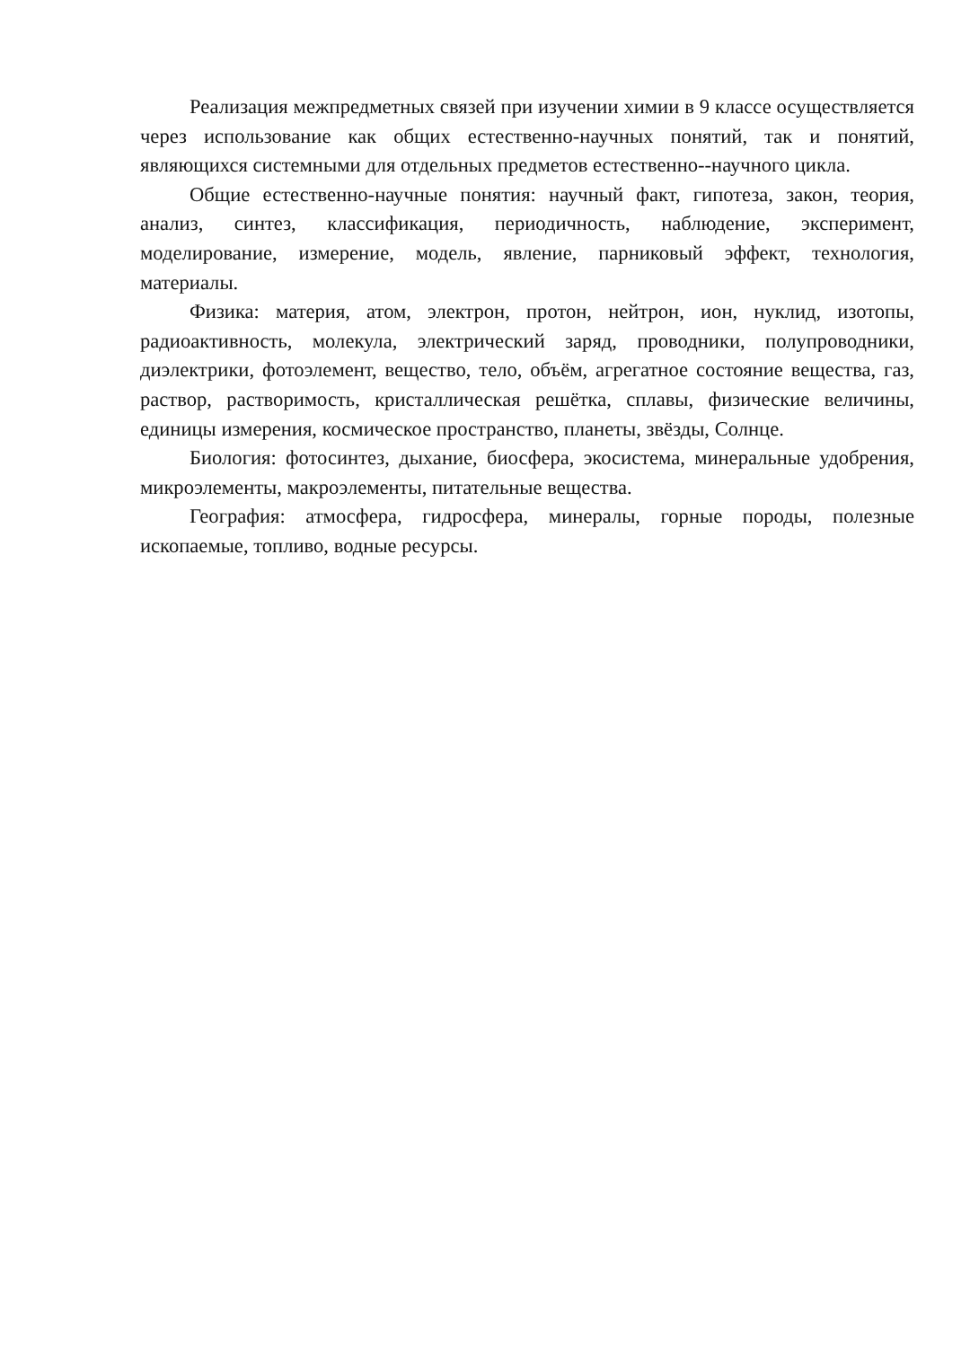Реализация межпредметных связей при изучении химии в 9 классе осуществляется через использование как общих естественно-научных понятий, так и понятий, являющихся системными для отдельных предметов естественно--научного цикла.
Общие естественно-научные понятия: научный факт, гипотеза, закон, теория, анализ, синтез, классификация, периодичность, наблюдение, эксперимент, моделирование, измерение, модель, явление, парниковый эффект, технология, материалы.
Физика: материя, атом, электрон, протон, нейтрон, ион, нуклид, изотопы, радиоактивность, молекула, электрический заряд, проводники, полупроводники, диэлектрики, фотоэлемент, вещество, тело, объём, агрегатное состояние вещества, газ, раствор, растворимость, кристаллическая решётка, сплавы, физические величины, единицы измерения, космическое пространство, планеты, звёзды, Солнце.
Биология: фотосинтез, дыхание, биосфера, экосистема, минеральные удобрения, микроэлементы, макроэлементы, питательные вещества.
География: атмосфера, гидросфера, минералы, горные породы, полезные ископаемые, топливо, водные ресурсы.